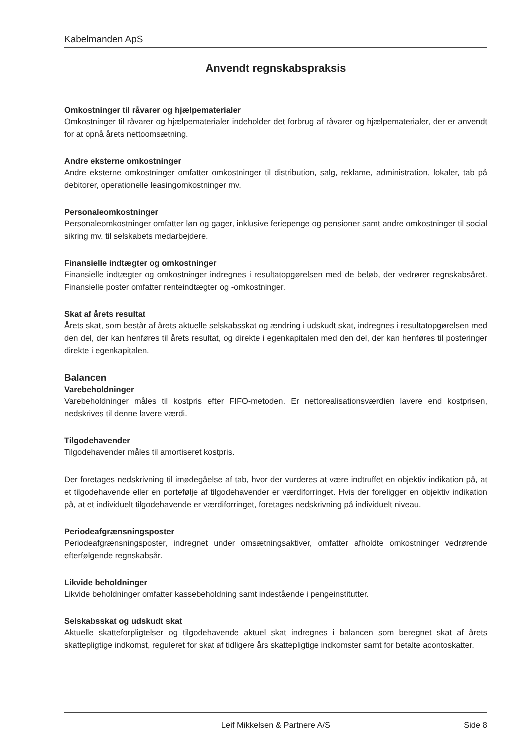Kabelmanden ApS
Anvendt regnskabspraksis
Omkostninger til råvarer og hjælpematerialer
Omkostninger til råvarer og hjælpematerialer indeholder det forbrug af råvarer og hjælpematerialer, der er anvendt for at opnå årets nettoomsætning.
Andre eksterne omkostninger
Andre eksterne omkostninger omfatter omkostninger til distribution, salg, reklame, administration, lokaler, tab på debitorer, operationelle leasingomkostninger mv.
Personaleomkostninger
Personaleomkostninger omfatter løn og gager, inklusive feriepenge og pensioner samt andre omkostninger til social sikring mv. til selskabets medarbejdere.
Finansielle indtægter og omkostninger
Finansielle indtægter og omkostninger indregnes i resultatopgørelsen med de beløb, der vedrører regnskabsåret. Finansielle poster omfatter renteindtægter og -omkostninger.
Skat af årets resultat
Årets skat, som består af årets aktuelle selskabsskat og ændring i udskudt skat, indregnes i resultatopgørelsen med den del, der kan henføres til årets resultat, og direkte i egenkapitalen med den del, der kan henføres til posteringer direkte i egenkapitalen.
Balancen
Varebeholdninger
Varebeholdninger måles til kostpris efter FIFO-metoden. Er nettorealisationsværdien lavere end kostprisen, nedskrives til denne lavere værdi.
Tilgodehavender
Tilgodehavender måles til amortiseret kostpris.
Der foretages nedskrivning til imødegåelse af tab, hvor der vurderes at være indtruffet en objektiv indikation på, at et tilgodehavende eller en portefølje af tilgodehavender er værdiforringet. Hvis der foreligger en objektiv indikation på, at et individuelt tilgodehavende er værdiforringet, foretages nedskrivning på individuelt niveau.
Periodeafgrænsningsposter
Periodeafgrænsningsposter, indregnet under omsætningsaktiver, omfatter afholdte omkostninger vedrørende efterfølgende regnskabsår.
Likvide beholdninger
Likvide beholdninger omfatter kassebeholdning samt indestående i pengeinstitutter.
Selskabsskat og udskudt skat
Aktuelle skatteforpligtelser og tilgodehavende aktuel skat indregnes i balancen som beregnet skat af årets skattepligtige indkomst, reguleret for skat af tidligere års skattepligtige indkomster samt for betalte acontoskatter.
Leif Mikkelsen & Partnere A/S
Side 8